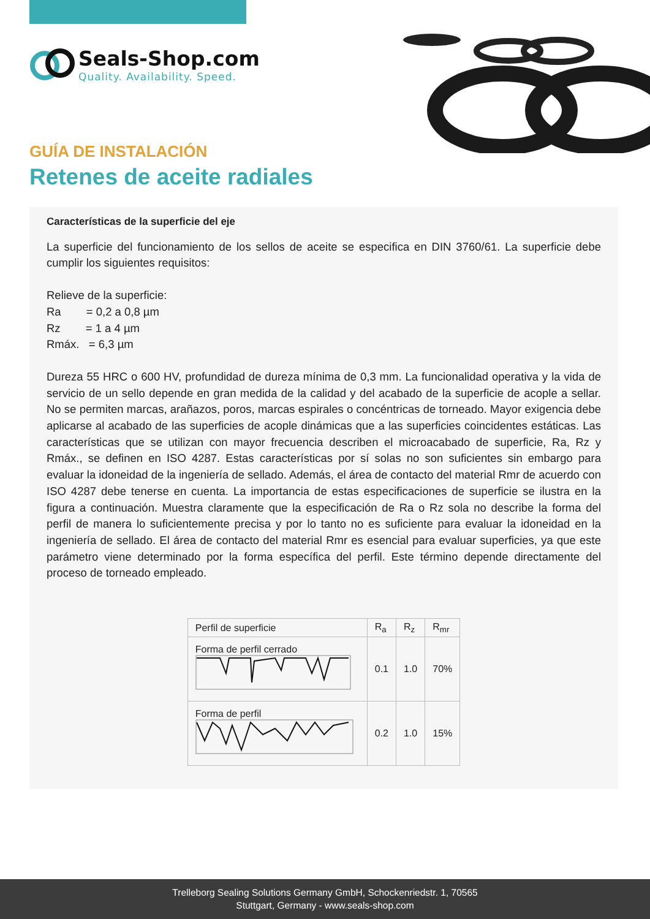Seals-Shop.com
Quality. Availability. Speed.
GUÍA DE INSTALACIÓN
Retenes de aceite radiales
Características de la superficie del eje
La superficie del funcionamiento de los sellos de aceite se especifica en DIN 3760/61. La superficie debe cumplir los siguientes requisitos:
Relieve de la superficie:
Ra = 0,2 a 0,8 µm
Rz = 1 a 4 µm
Rmáx. = 6,3 µm
Dureza 55 HRC o 600 HV, profundidad de dureza mínima de 0,3 mm. La funcionalidad operativa y la vida de servicio de un sello depende en gran medida de la calidad y del acabado de la superficie de acople a sellar. No se permiten marcas, arañazos, poros, marcas espirales o concéntricas de torneado. Mayor exigencia debe aplicarse al acabado de las superficies de acople dinámicas que a las superficies coincidentes estáticas. Las características que se utilizan con mayor frecuencia describen el microacabado de superficie, Ra, Rz y Rmáx., se definen en ISO 4287. Estas características por sí solas no son suficientes sin embargo para evaluar la idoneidad de la ingeniería de sellado. Además, el área de contacto del material Rmr de acuerdo con ISO 4287 debe tenerse en cuenta. La importancia de estas especificaciones de superficie se ilustra en la figura a continuación. Muestra claramente que la especificación de Ra o Rz sola no describe la forma del perfil de manera lo suficientemente precisa y por lo tanto no es suficiente para evaluar la idoneidad en la ingeniería de sellado. El área de contacto del material Rmr es esencial para evaluar superficies, ya que este parámetro viene determinado por la forma específica del perfil. Este término depende directamente del proceso de torneado empleado.
| Perfil de superficie | R<sub>a</sub> | R<sub>z</sub> | R<sub>mr</sub> |
| --- | --- | --- | --- |
| Forma de perfil cerrado | 0.1 | 1.0 | 70% |
| Forma de perfil | 0.2 | 1.0 | 15% |
Trelleborg Sealing Solutions Germany GmbH, Schockenriedstr. 1, 70565
Stuttgart, Germany - www.seals-shop.com